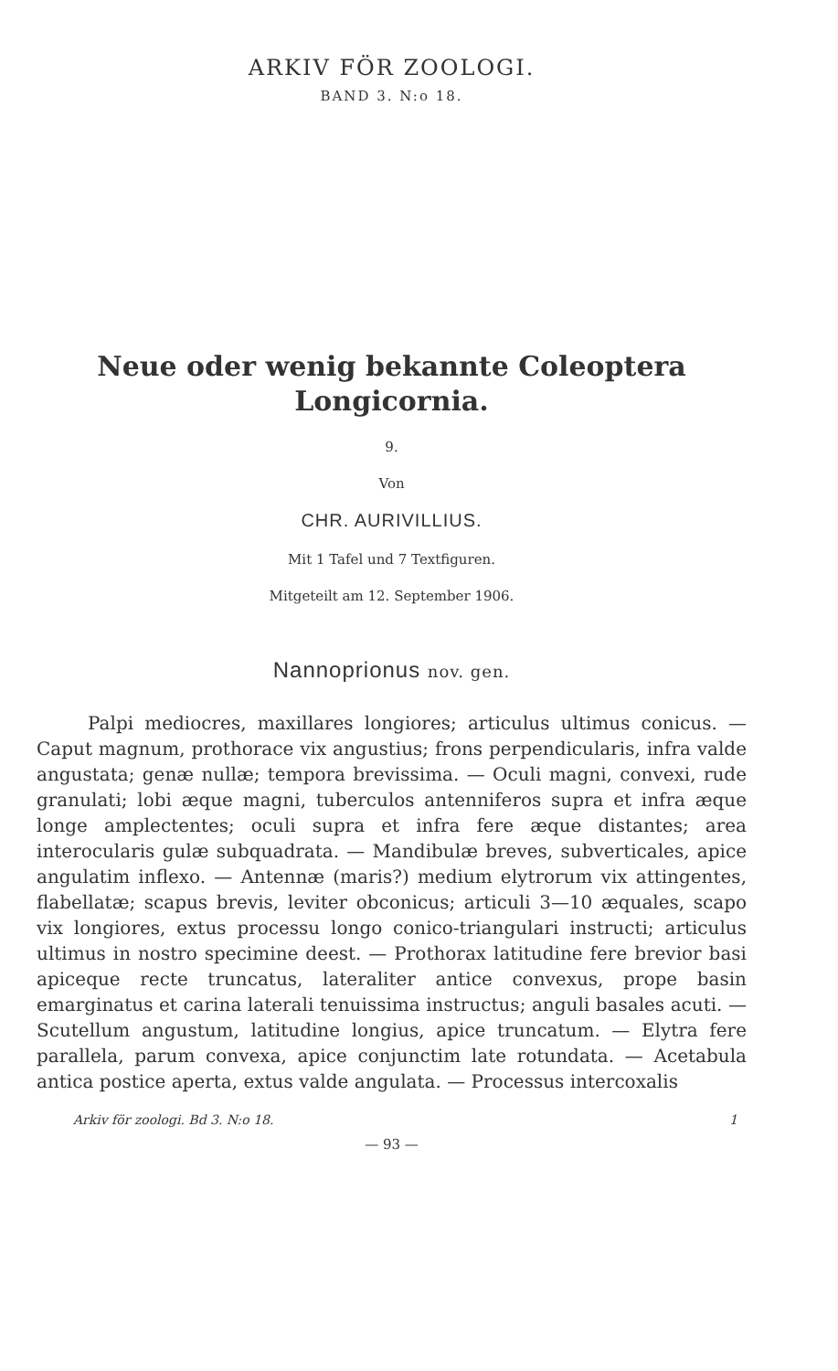ARKIV FÖR ZOOLOGI.
BAND 3. N:o 18.
Neue oder wenig bekannte Coleoptera
Longicornia.
9.
Von
CHR. AURIVILLIUS.
Mit 1 Tafel und 7 Textfiguren.
Mitgeteilt am 12. September 1906.
Nannoprionus nov. gen.
Palpi mediocres, maxillares longiores; articulus ultimus conicus. — Caput magnum, prothorace vix angustius; frons perpendicularis, infra valde angustata; genæ nullæ; tempora brevissima. — Oculi magni, convexi, rude granulati; lobi æque magni, tuberculos antenniferos supra et infra æque longe amplectentes; oculi supra et infra fere æque distantes; area interocularis gulæ subquadrata. — Mandibulæ breves, subverticales, apice angulatim inflexo. — Antennæ (maris?) medium elytrorum vix attingentes, flabellatæ; scapus brevis, leviter obconicus; articuli 3—10 æquales, scapo vix longiores, extus processu longo conico-triangulari instructi; articulus ultimus in nostro specimine deest. — Prothorax latitudine fere brevior basi apiceque recte truncatus, lateraliter antice convexus, prope basin emarginatus et carina laterali tenuissima instructus; anguli basales acuti. — Scutellum angustum, latitudine longius, apice truncatum. — Elytra fere parallela, parum convexa, apice conjunctim late rotundata. — Acetabula antica postice aperta, extus valde angulata. — Processus intercoxalis
Arkiv för zoologi. Bd 3. N:o 18. 1
— 93 —